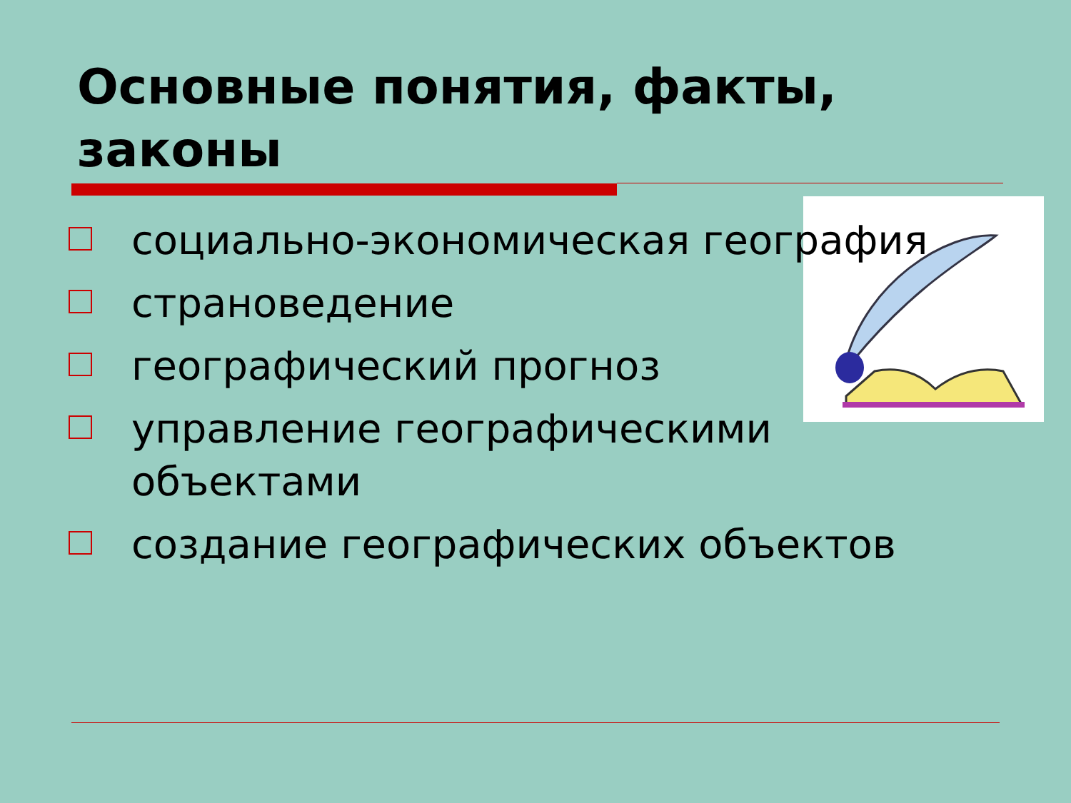Основные понятия, факты, законы
социально-экономическая география
страноведение
географический прогноз
управление географическими объектами
создание географических объектов